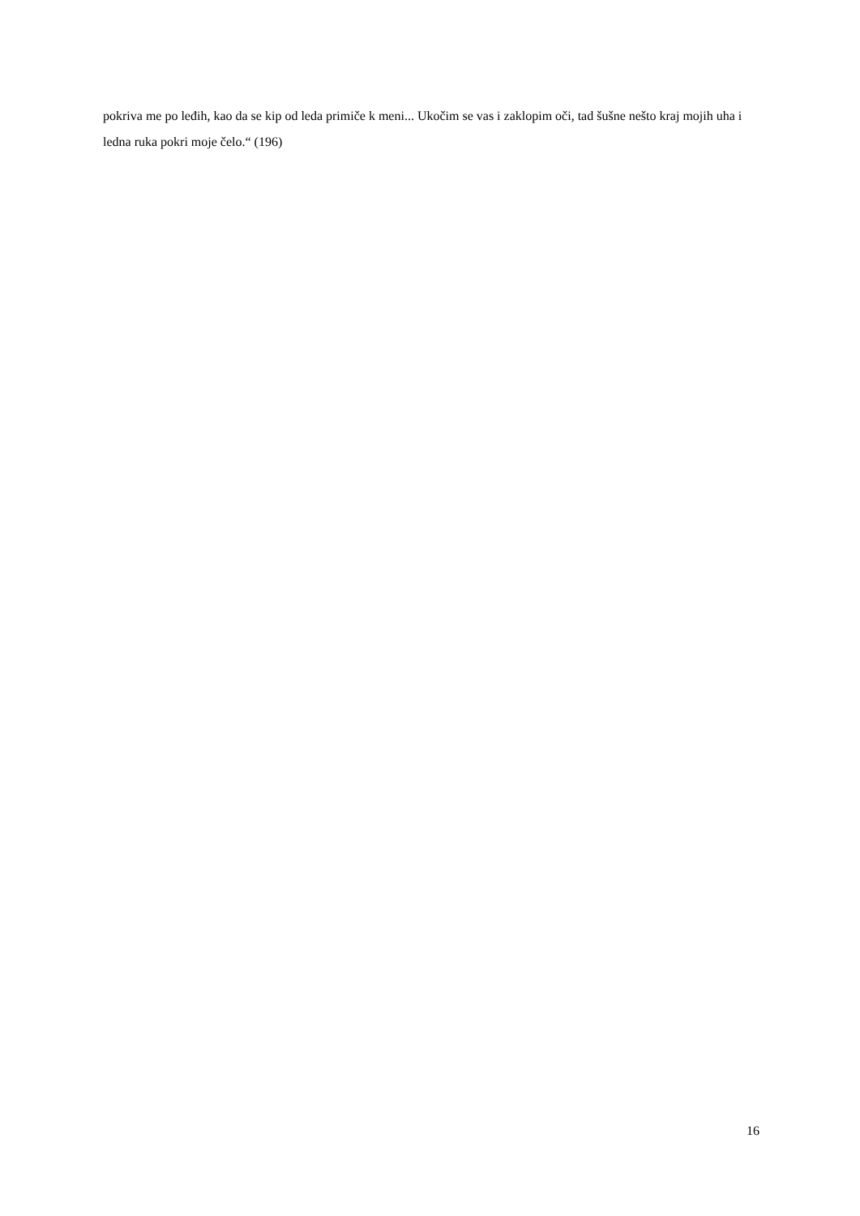pokriva me po leđih, kao da se kip od leda primiče k meni... Ukočim se vas i zaklopim oči, tad šušne nešto kraj mojih uha i ledna ruka pokri moje čelo.“ (196)
16